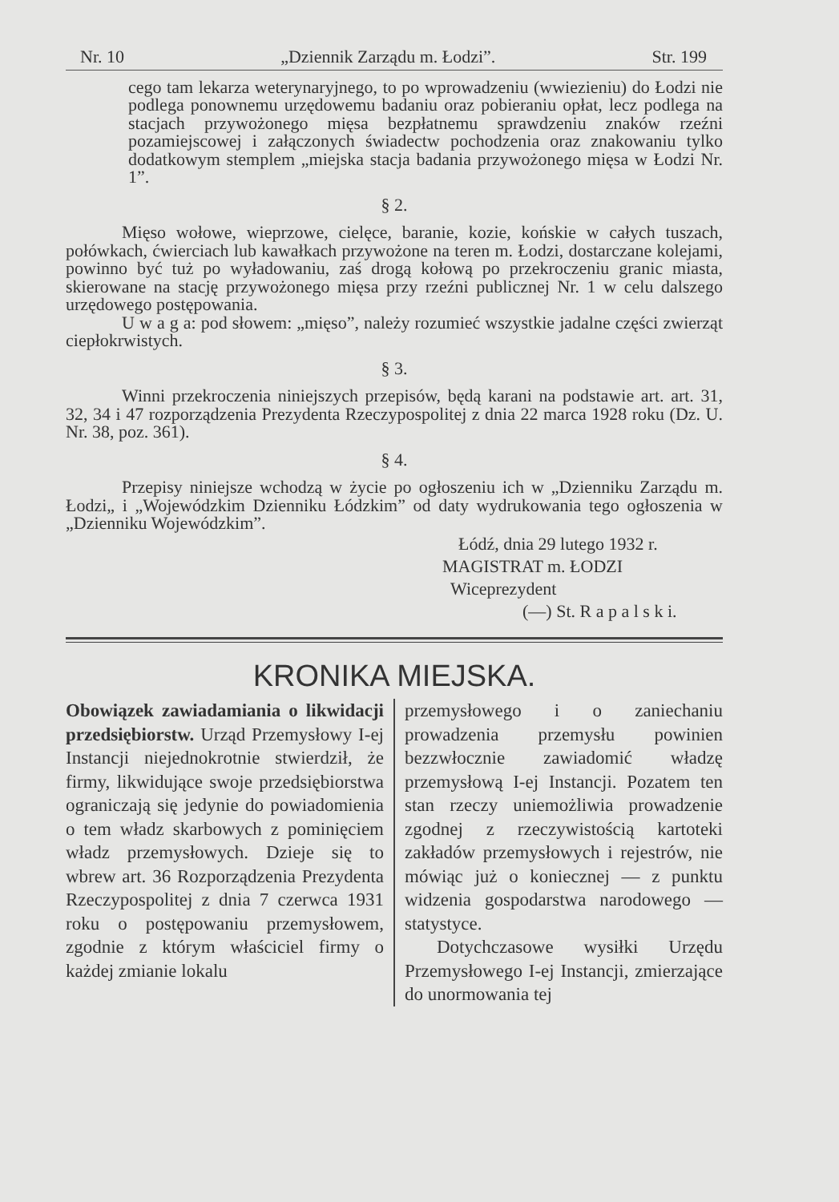Nr. 10 „Dziennik Zarządu m. Łodzi”. Str. 199
cego tam lekarza weterynaryjnego, to po wprowadzeniu (wwiezieniu) do Łodzi nie podlega ponownemu urzędowemu badaniu oraz pobieraniu opłat, lecz podlega na stacjach przywożonego mięsa bezpłatnemu sprawdzeniu znaków rzeźni pozamiejscowej i załączonych świadectw pochodzenia oraz znakowaniu tylko dodatkowym stemplem „miejska stacja badania przywożonego mięsa w Łodzi Nr. 1”.
§ 2.
Mięso wołowe, wieprzowe, cielęce, baranie, kozie, końskie w całych tuszach, połówkach, ćwierciach lub kawałkach przywożone na teren m. Łodzi, dostarczane kolejami, powinno być tuż po wyładowaniu, zaś drogą kołową po przekroczeniu granic miasta, skierowane na stację przywożonego mięsa przy rzeźni publicznej Nr. 1 w celu dalszego urzędowego postępowania.
U w a g a: pod słowem: „mięso”, należy rozumieć wszystkie jadalne części zwierząt ciepłokrwistych.
§ 3.
Winni przekroczenia niniejszych przepisów, będą karani na podstawie art. art. 31, 32, 34 i 47 rozporządzenia Prezydenta Rzeczypospolitej z dnia 22 marca 1928 roku (Dz. U. Nr. 38, poz. 361).
§ 4.
Przepisy niniejsze wchodzą w życie po ogłoszeniu ich w „Dzienniku Zarządu m. Łodzi„ i „Wojewódzkim Dzienniku Łódzkim” od daty wydrukowania tego ogłoszenia w „Dzienniku Wojewódzkim”.
Łódź, dnia 29 lutego 1932 r.
MAGISTRAT m. ŁODZI
Wiceprezydent
(—) St. R a p a l s k i.
KRONIKA MIEJSKA.
Obowiązek zawiadamiania o likwidacji przedsiębiorstw. Urząd Przemysłowy I-ej Instancji niejednokrotnie stwierdził, że firmy, likwidujące swoje przedsiębiorstwa ograniczają się jedynie do powiadomienia o tem władz skarbowych z pominięciem władz przemysłowych. Dzieje się to wbrew art. 36 Rozporządzenia Prezydenta Rzeczypospolitej z dnia 7 czerwca 1931 roku o postępowaniu przemysłowem, zgodnie z którym właściciel firmy o każdej zmianie lokalu
przemysłowego i o zaniechaniu prowadzenia przemysłu powinien bezzwłocznie zawiadomić władzę przemysłową I-ej Instancji. Pozatem ten stan rzeczy uniemożliwia prowadzenie zgodnej z rzeczywistością kartoteki zakładów przemysłowych i rejestrów, nie mówiąc już o koniecznej — z punktu widzenia gospodarstwa narodowego — statystyce.
Dotychczasowe wysiłki Urzędu Przemysłowego I-ej Instancji, zmierzające do unormowania tej